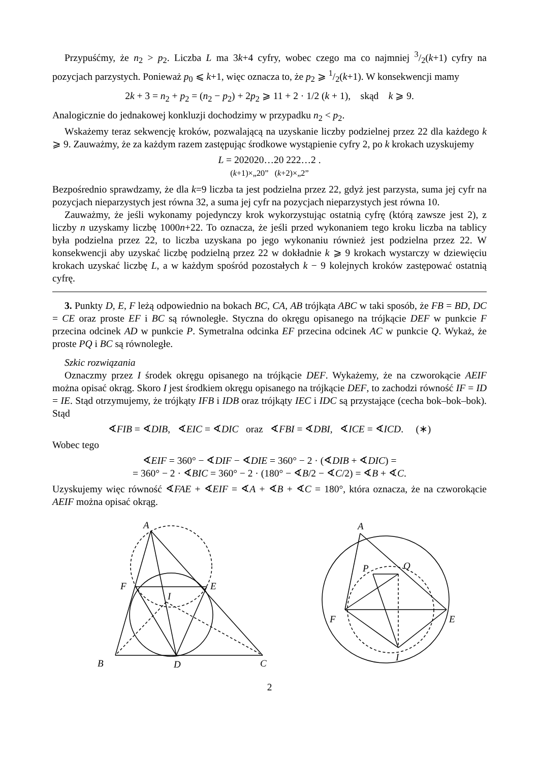Przypuśćmy, że n<sub>2</sub> > p<sub>2</sub>. Liczba L ma 3k+4 cyfry, wobec czego ma co najmniej 3/2(k+1) cyfry na pozycjach parzystych. Ponieważ p<sub>0</sub> ⩽ k+1, więc oznacza to, że p<sub>2</sub> ⩾ 1/2(k+1). W konsekwencji mamy
2k + 3 = n<sub>2</sub> + p<sub>2</sub> = (n<sub>2</sub> − p<sub>2</sub>) + 2p<sub>2</sub> ⩾ 11 + 2 · 1/2 (k + 1), skąd k ⩾ 9.
Analogicznie do jednakowej konkluzji dochodzimy w przypadku n<sub>2</sub> < p<sub>2</sub>.
Wskażemy teraz sekwencję kroków, pozwalającą na uzyskanie liczby podzielnej przez 22 dla każdego k ⩾ 9. Zauważmy, że za każdym razem zastępując środkowe wystąpienie cyfry 2, po k krokach uzyskujemy
L = 202020…20 222…2 .
(k+1)×„20” (k+2)×„2”
Bezpośrednio sprawdzamy, że dla k=9 liczba ta jest podzielna przez 22, gdyż jest parzysta, suma jej cyfr na pozycjach nieparzystych jest równa 32, a suma jej cyfr na pozycjach nieparzystych jest równa 10.
Zauważmy, że jeśli wykonamy pojedynczy krok wykorzystując ostatnią cyfrę (którą zawsze jest 2), z liczby n uzyskamy liczbę 1000n+22. To oznacza, że jeśli przed wykonaniem tego kroku liczba na tablicy była podzielna przez 22, to liczba uzyskana po jego wykonaniu również jest podzielna przez 22. W konsekwencji aby uzyskać liczbę podzielną przez 22 w dokładnie k ⩾ 9 krokach wystarczy w dziewięciu krokach uzyskać liczbę L, a w każdym spośród pozostałych k − 9 kolejnych kroków zastępować ostatnią cyfrę.
3. Punkty D, E, F leżą odpowiednio na bokach BC, CA, AB trójkąta ABC w taki sposób, że FB = BD, DC = CE oraz proste EF i BC są równoległe. Styczna do okręgu opisanego na trójkącie DEF w punkcie F przecina odcinek AD w punkcie P. Symetralna odcinka EF przecina odcinek AC w punkcie Q. Wykaż, że proste PQ i BC są równoległe.
Szkic rozwiązania
Oznaczmy przez I środek okręgu opisanego na trójkącie DEF. Wykażemy, że na czworokącie AEIF można opisać okrąg. Skoro I jest środkiem okręgu opisanego na trójkącie DEF, to zachodzi równość IF = ID = IE. Stąd otrzymujemy, że trójkąty IFB i IDB oraz trójkąty IEC i IDC są przystające (cecha bok–bok–bok). Stąd
∢FIB = ∢DIB, ∢EIC = ∢DIC oraz ∢FBI = ∢DBI, ∢ICE = ∢ICD. (∗)
Wobec tego
∢EIF = 360° − ∢DIF − ∢DIE = 360° − 2 · (∢DIB + ∢DIC) =
= 360° − 2 · ∢BIC = 360° − 2 · (180° − ∢B/2 − ∢C/2) = ∢B + ∢C.
Uzyskujemy więc równość ∢FAE + ∢EIF = ∢A + ∢B + ∢C = 180°, która oznacza, że na czworokącie AEIF można opisać okrąg.
A
F
E
I
B
D
C
A
P
Q
F
E
I
2